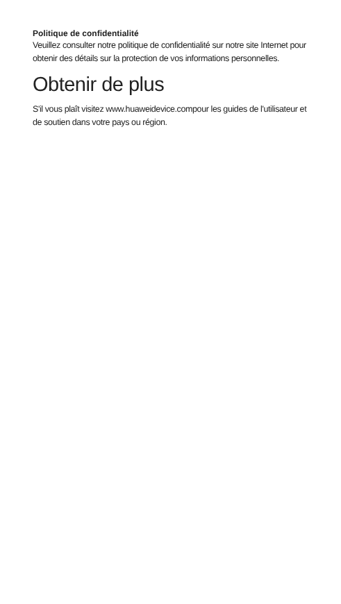Politique de confidentialité
Veuillez consulter notre politique de confidentialité sur notre site Internet pour obtenir des détails sur la protection de vos informations personnelles.
Obtenir de plus
S'il vous plaît visitez www.huaweidevice.compour les guides de l'utilisateur et de soutien dans votre pays ou région.